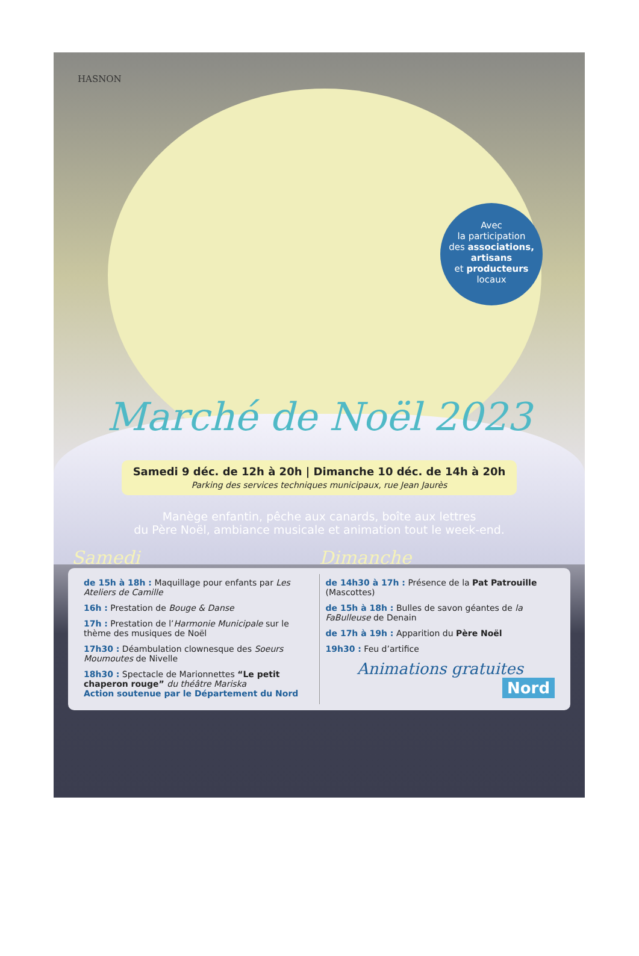HASNON
Avec
la participation
des associations,
artisans
et producteurs
locaux
Marché de Noël 2023
Samedi 9 déc. de 12h à 20h | Dimanche 10 déc. de 14h à 20h
Parking des services techniques municipaux, rue Jean Jaurès
Manège enfantin, pêche aux canards, boîte aux lettres
du Père Noël, ambiance musicale et animation tout le week-end.
Samedi Dimanche
de 15h à 18h : Maquillage pour enfants par Les Ateliers de Camille
16h : Prestation de Bouge & Danse
17h : Prestation de l’Harmonie Municipale sur le thème des musiques de Noël
17h30 : Déambulation clownesque des Soeurs Moumoutes de Nivelle
18h30 : Spectacle de Marionnettes “Le petit chaperon rouge” du théâtre Mariska
Action soutenue par le Département du Nord
de 14h30 à 17h : Présence de la Pat Patrouille (Mascottes)
de 15h à 18h : Bulles de savon géantes de la FaBulleuse de Denain
de 17h à 19h : Apparition du Père Noël
19h30 : Feu d’artifice
Animations gratuites
Nord